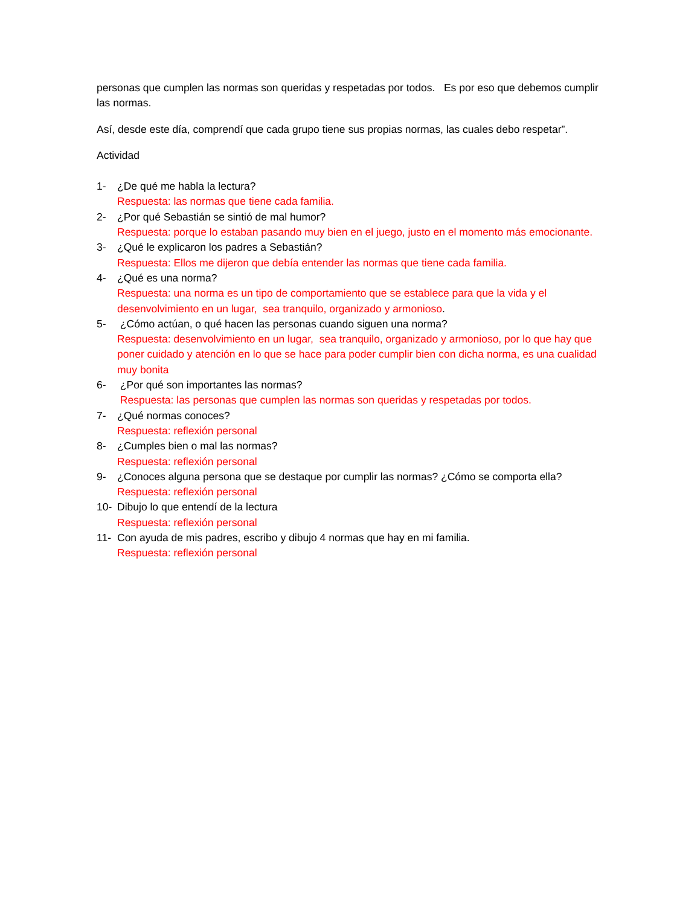personas que cumplen las normas son queridas y respetadas por todos. Es por eso que debemos cumplir las normas.
Así, desde este día, comprendí que cada grupo tiene sus propias normas, las cuales debo respetar”.
Actividad
1- ¿De qué me habla la lectura?
Respuesta: las normas que tiene cada familia.
2- ¿Por qué Sebastián se sintió de mal humor?
Respuesta: porque lo estaban pasando muy bien en el juego, justo en el momento más emocionante.
3- ¿Qué le explicaron los padres a Sebastián?
Respuesta: Ellos me dijeron que debía entender las normas que tiene cada familia.
4- ¿Qué es una norma?
Respuesta: una norma es un tipo de comportamiento que se establece para que la vida y el desenvolvimiento en un lugar, sea tranquilo, organizado y armonioso.
5- ¿Cómo actúan, o qué hacen las personas cuando siguen una norma?
Respuesta: desenvolvimiento en un lugar, sea tranquilo, organizado y armonioso, por lo que hay que poner cuidado y atención en lo que se hace para poder cumplir bien con dicha norma, es una cualidad muy bonita
6- ¿Por qué son importantes las normas?
Respuesta: las personas que cumplen las normas son queridas y respetadas por todos.
7- ¿Qué normas conoces?
Respuesta: reflexión personal
8- ¿Cumples bien o mal las normas?
Respuesta: reflexión personal
9- ¿Conoces alguna persona que se destaque por cumplir las normas? ¿Cómo se comporta ella?
Respuesta: reflexión personal
10- Dibujo lo que entendí de la lectura
Respuesta: reflexión personal
11- Con ayuda de mis padres, escribo y dibujo 4 normas que hay en mi familia.
Respuesta: reflexión personal